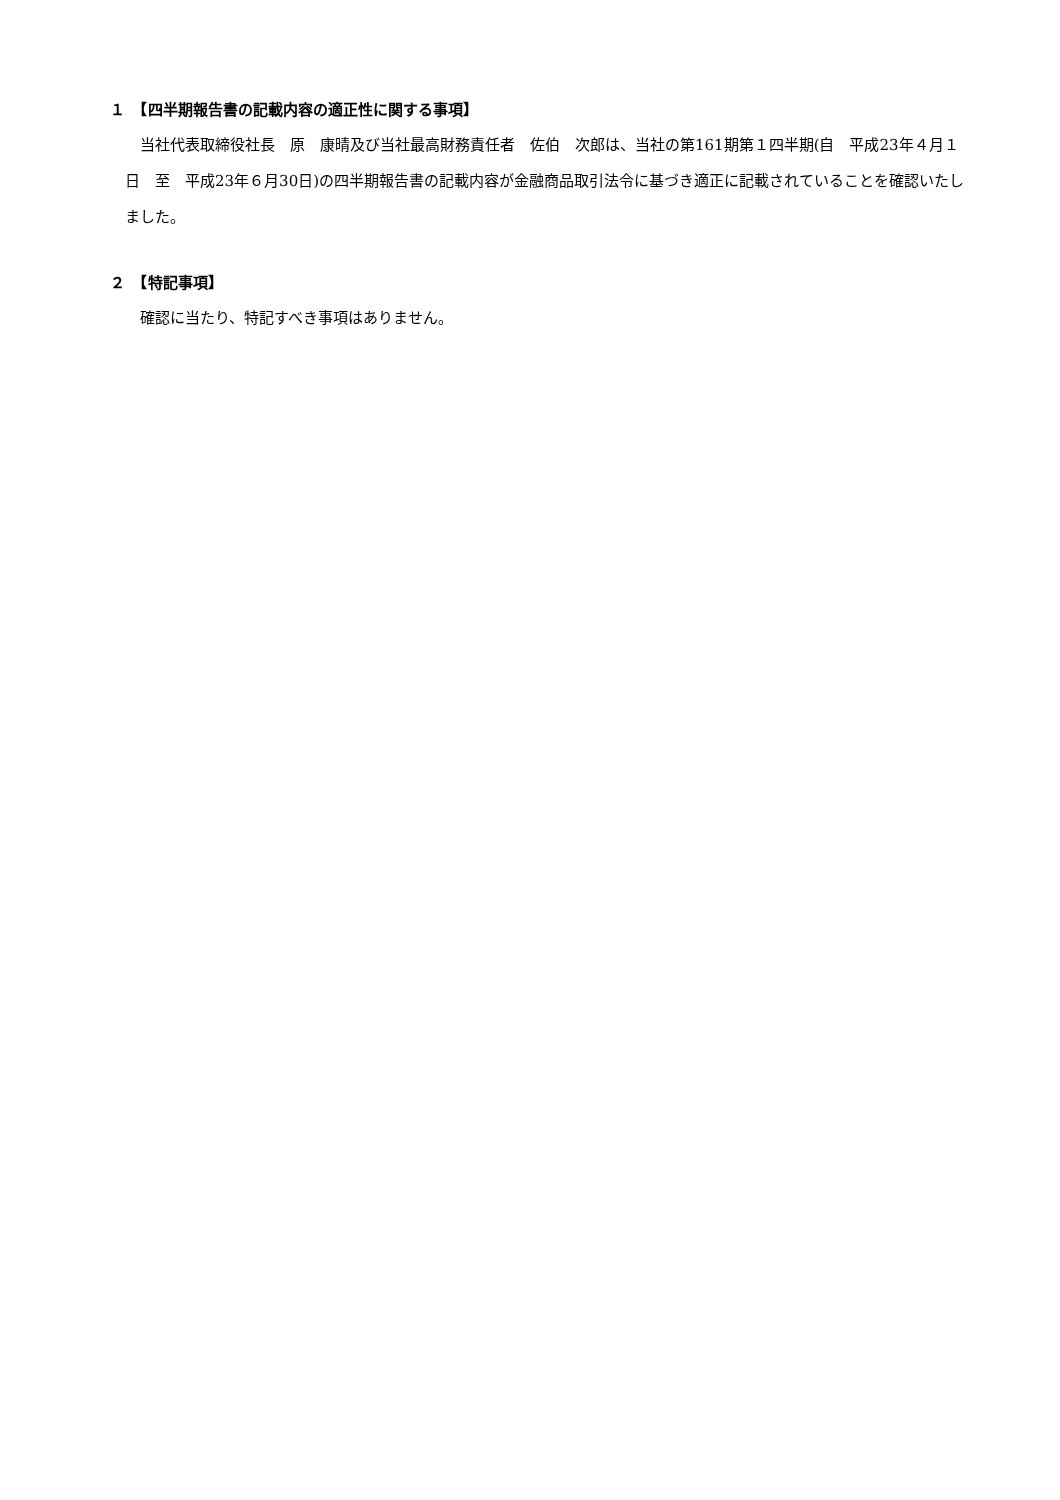１　【四半期報告書の記載内容の適正性に関する事項】
当社代表取締役社長　原　康晴及び当社最高財務責任者　佐伯　次郎は、当社の第161期第１四半期(自　平成23年４月１日　至　平成23年６月30日)の四半期報告書の記載内容が金融商品取引法令に基づき適正に記載されていることを確認いたしました。
２　【特記事項】
確認に当たり、特記すべき事項はありません。